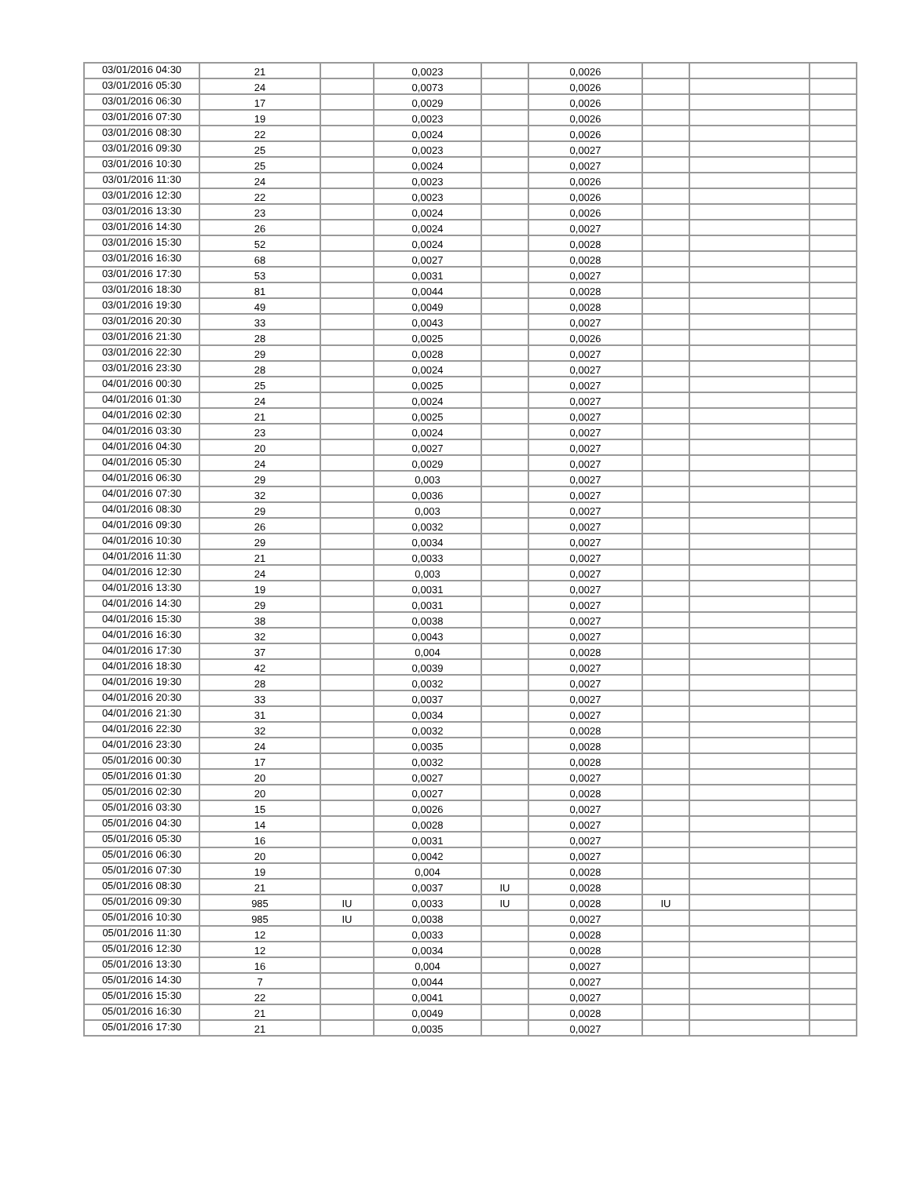| 03/01/2016 04:30 | 21 | | 0,0023 | | 0,0026 | | | |
| 03/01/2016 05:30 | 24 | | 0,0073 | | 0,0026 | | | |
| 03/01/2016 06:30 | 17 | | 0,0029 | | 0,0026 | | | |
| 03/01/2016 07:30 | 19 | | 0,0023 | | 0,0026 | | | |
| 03/01/2016 08:30 | 22 | | 0,0024 | | 0,0026 | | | |
| 03/01/2016 09:30 | 25 | | 0,0023 | | 0,0027 | | | |
| 03/01/2016 10:30 | 25 | | 0,0024 | | 0,0027 | | | |
| 03/01/2016 11:30 | 24 | | 0,0023 | | 0,0026 | | | |
| 03/01/2016 12:30 | 22 | | 0,0023 | | 0,0026 | | | |
| 03/01/2016 13:30 | 23 | | 0,0024 | | 0,0026 | | | |
| 03/01/2016 14:30 | 26 | | 0,0024 | | 0,0027 | | | |
| 03/01/2016 15:30 | 52 | | 0,0024 | | 0,0028 | | | |
| 03/01/2016 16:30 | 68 | | 0,0027 | | 0,0028 | | | |
| 03/01/2016 17:30 | 53 | | 0,0031 | | 0,0027 | | | |
| 03/01/2016 18:30 | 81 | | 0,0044 | | 0,0028 | | | |
| 03/01/2016 19:30 | 49 | | 0,0049 | | 0,0028 | | | |
| 03/01/2016 20:30 | 33 | | 0,0043 | | 0,0027 | | | |
| 03/01/2016 21:30 | 28 | | 0,0025 | | 0,0026 | | | |
| 03/01/2016 22:30 | 29 | | 0,0028 | | 0,0027 | | | |
| 03/01/2016 23:30 | 28 | | 0,0024 | | 0,0027 | | | |
| 04/01/2016 00:30 | 25 | | 0,0025 | | 0,0027 | | | |
| 04/01/2016 01:30 | 24 | | 0,0024 | | 0,0027 | | | |
| 04/01/2016 02:30 | 21 | | 0,0025 | | 0,0027 | | | |
| 04/01/2016 03:30 | 23 | | 0,0024 | | 0,0027 | | | |
| 04/01/2016 04:30 | 20 | | 0,0027 | | 0,0027 | | | |
| 04/01/2016 05:30 | 24 | | 0,0029 | | 0,0027 | | | |
| 04/01/2016 06:30 | 29 | | 0,003 | | 0,0027 | | | |
| 04/01/2016 07:30 | 32 | | 0,0036 | | 0,0027 | | | |
| 04/01/2016 08:30 | 29 | | 0,003 | | 0,0027 | | | |
| 04/01/2016 09:30 | 26 | | 0,0032 | | 0,0027 | | | |
| 04/01/2016 10:30 | 29 | | 0,0034 | | 0,0027 | | | |
| 04/01/2016 11:30 | 21 | | 0,0033 | | 0,0027 | | | |
| 04/01/2016 12:30 | 24 | | 0,003 | | 0,0027 | | | |
| 04/01/2016 13:30 | 19 | | 0,0031 | | 0,0027 | | | |
| 04/01/2016 14:30 | 29 | | 0,0031 | | 0,0027 | | | |
| 04/01/2016 15:30 | 38 | | 0,0038 | | 0,0027 | | | |
| 04/01/2016 16:30 | 32 | | 0,0043 | | 0,0027 | | | |
| 04/01/2016 17:30 | 37 | | 0,004 | | 0,0028 | | | |
| 04/01/2016 18:30 | 42 | | 0,0039 | | 0,0027 | | | |
| 04/01/2016 19:30 | 28 | | 0,0032 | | 0,0027 | | | |
| 04/01/2016 20:30 | 33 | | 0,0037 | | 0,0027 | | | |
| 04/01/2016 21:30 | 31 | | 0,0034 | | 0,0027 | | | |
| 04/01/2016 22:30 | 32 | | 0,0032 | | 0,0028 | | | |
| 04/01/2016 23:30 | 24 | | 0,0035 | | 0,0028 | | | |
| 05/01/2016 00:30 | 17 | | 0,0032 | | 0,0028 | | | |
| 05/01/2016 01:30 | 20 | | 0,0027 | | 0,0027 | | | |
| 05/01/2016 02:30 | 20 | | 0,0027 | | 0,0028 | | | |
| 05/01/2016 03:30 | 15 | | 0,0026 | | 0,0027 | | | |
| 05/01/2016 04:30 | 14 | | 0,0028 | | 0,0027 | | | |
| 05/01/2016 05:30 | 16 | | 0,0031 | | 0,0027 | | | |
| 05/01/2016 06:30 | 20 | | 0,0042 | | 0,0027 | | | |
| 05/01/2016 07:30 | 19 | | 0,004 | | 0,0028 | | | |
| 05/01/2016 08:30 | 21 | | 0,0037 | IU | 0,0028 | | | |
| 05/01/2016 09:30 | 985 | IU | 0,0033 | IU | 0,0028 | IU | | |
| 05/01/2016 10:30 | 985 | IU | 0,0038 | | 0,0027 | | | |
| 05/01/2016 11:30 | 12 | | 0,0033 | | 0,0028 | | | |
| 05/01/2016 12:30 | 12 | | 0,0034 | | 0,0028 | | | |
| 05/01/2016 13:30 | 16 | | 0,004 | | 0,0027 | | | |
| 05/01/2016 14:30 | 7 | | 0,0044 | | 0,0027 | | | |
| 05/01/2016 15:30 | 22 | | 0,0041 | | 0,0027 | | | |
| 05/01/2016 16:30 | 21 | | 0,0049 | | 0,0028 | | | |
| 05/01/2016 17:30 | 21 | | 0,0035 | | 0,0027 | | | |